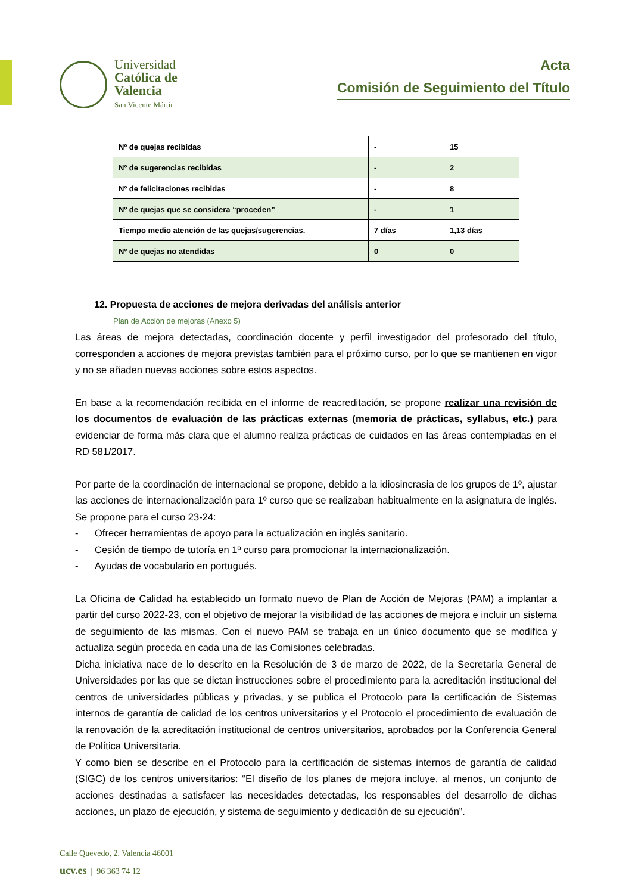Universidad
Católica de
Valencia
San Vicente Mártir
Acta
Comisión de Seguimiento del Título
| Nº de quejas recibidas | - | 15 |
| Nº de sugerencias recibidas | - | 2 |
| Nº de felicitaciones recibidas | - | 8 |
| Nº de quejas que se considera “proceden” | - | 1 |
| Tiempo medio atención de las quejas/sugerencias. | 7 días | 1,13 días |
| Nº de quejas no atendidas | 0 | 0 |
12. Propuesta de acciones de mejora derivadas del análisis anterior
Plan de Acción de mejoras (Anexo 5)
Las áreas de mejora detectadas, coordinación docente y perfil investigador del profesorado del título, corresponden a acciones de mejora previstas también para el próximo curso, por lo que se mantienen en vigor y no se añaden nuevas acciones sobre estos aspectos.
En base a la recomendación recibida en el informe de reacreditación, se propone realizar una revisión de los documentos de evaluación de las prácticas externas (memoria de prácticas, syllabus, etc.) para evidenciar de forma más clara que el alumno realiza prácticas de cuidados en las áreas contempladas en el RD 581/2017.
Por parte de la coordinación de internacional se propone, debido a la idiosincrasia de los grupos de 1º, ajustar las acciones de internacionalización para 1º curso que se realizaban habitualmente en la asignatura de inglés. Se propone para el curso 23-24:
- Ofrecer herramientas de apoyo para la actualización en inglés sanitario.
- Cesión de tiempo de tutoría en 1º curso para promocionar la internacionalización.
- Ayudas de vocabulario en portugués.
La Oficina de Calidad ha establecido un formato nuevo de Plan de Acción de Mejoras (PAM) a implantar a partir del curso 2022-23, con el objetivo de mejorar la visibilidad de las acciones de mejora e incluir un sistema de seguimiento de las mismas. Con el nuevo PAM se trabaja en un único documento que se modifica y actualiza según proceda en cada una de las Comisiones celebradas.
Dicha iniciativa nace de lo descrito en la Resolución de 3 de marzo de 2022, de la Secretaría General de Universidades por las que se dictan instrucciones sobre el procedimiento para la acreditación institucional del centros de universidades públicas y privadas, y se publica el Protocolo para la certificación de Sistemas internos de garantía de calidad de los centros universitarios y el Protocolo el procedimiento de evaluación de la renovación de la acreditación institucional de centros universitarios, aprobados por la Conferencia General de Política Universitaria.
Y como bien se describe en el Protocolo para la certificación de sistemas internos de garantía de calidad (SIGC) de los centros universitarios: “El diseño de los planes de mejora incluye, al menos, un conjunto de acciones destinadas a satisfacer las necesidades detectadas, los responsables del desarrollo de dichas acciones, un plazo de ejecución, y sistema de seguimiento y dedicación de su ejecución”.
Calle Quevedo, 2. Valencia 46001
ucv.es | 96 363 74 12